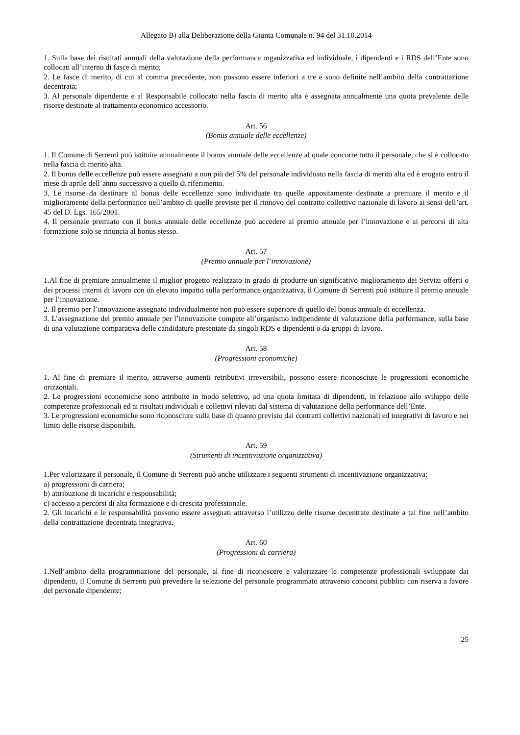Allegato B) alla Deliberazione della Giunta Comunale n. 94 del 31.10.2014
1. Sulla base dei risultati annuali della valutazione della performance organizzativa ed individuale, i dipendenti e i RDS dell’Ente sono collocati all’interno di fasce di merito;
2. Le fasce di merito, di cui al comma precedente, non possono essere inferiori a tre e sono definite nell’ambito della contrattazione decentrata;
3. Al personale dipendente e al Responsabile collocato nella fascia di merito alta è assegnata annualmente una quota prevalente delle risorse destinate al trattamento economico accessorio.
Art. 56
(Bonus annuale delle eccellenze)
1. Il Comune di Serrenti può istituire annualmente il bonus annuale delle eccellenze al quale concorre tutto il personale, che si è collocato nella fascia di merito alta.
2. Il bonus delle eccellenze può essere assegnato a non più del 5% del personale individuato nella fascia di merito alta ed è erogato entro il mese di aprile dell’anno successivo a quello di riferimento.
3. Le risorse da destinare al bonus delle eccellenze sono individuate tra quelle appositamente destinate a premiare il merito e il miglioramento della performance nell’ambito di quelle previste per il rinnovo del contratto collettivo nazionale di lavoro ai sensi dell’art. 45 del D. Lgs. 165/2001.
4. Il personale premiato con il bonus annuale delle eccellenze può accedere al premio annuale per l’innovazione e ai percorsi di alta formazione solo se rinuncia al bonus stesso.
Art. 57
(Premio annuale per l’innovazione)
1.Al fine di premiare annualmente il miglior progetto realizzato in grado di produrre un significativo miglioramento dei Servizi offerti o dei processi interni di lavoro con un elevato impatto sulla performance organizzativa, il Comune di Serrenti può istituire il premio annuale per l’innovazione.
2. Il premio per l’innovazione assegnato individualmente non può essere superiore di quello del bonus annuale di eccellenza.
3. L’assegnazione del premio annuale per l’innovazione compete all’organismo indipendente di valutazione della performance, sulla base di una valutazione comparativa delle candidature presentate da singoli RDS e dipendenti o da gruppi di lavoro.
Art. 58
(Progressioni economiche)
1. Al fine di premiare il merito, attraverso aumenti retributivi irreversibili, possono essere riconosciute le progressioni economiche orizzontali.
2. Le progressioni economiche sono attribuite in modo selettivo, ad una quota limitata di dipendenti, in relazione allo sviluppo delle competenze professionali ed ai risultati individuali e collettivi rilevati dal sistema di valutazione della performance dell’Ente.
3. Le progressioni economiche sono riconosciute sulla base di quanto previsto dai contratti collettivi nazionali ed integrativi di lavoro e nei limiti delle risorse disponibili.
Art. 59
(Strumenti di incentivazione organizzativa)
1.Per valorizzare il personale, il Comune di Serrenti può anche utilizzare i seguenti strumenti di incentivazione organizzativa:
a) progressioni di carriera;
b) attribuzione di incarichi e responsabilità;
c) accesso a percorsi di alta formazione e di crescita professionale.
2. Gli incarichi e le responsabilità possono essere assegnati attraverso l’utilizzo delle risorse decentrate destinate a tal fine nell’ambito della contrattazione decentrata integrativa.
Art. 60
(Progressioni di carriera)
1.Nell’ambito della programmazione del personale, al fine di riconoscere e valorizzare le competenze professionali sviluppate dai dipendenti, il Comune di Serrenti può prevedere la selezione del personale programmato attraverso concorsi pubblici con riserva a favore del personale dipendente;
25